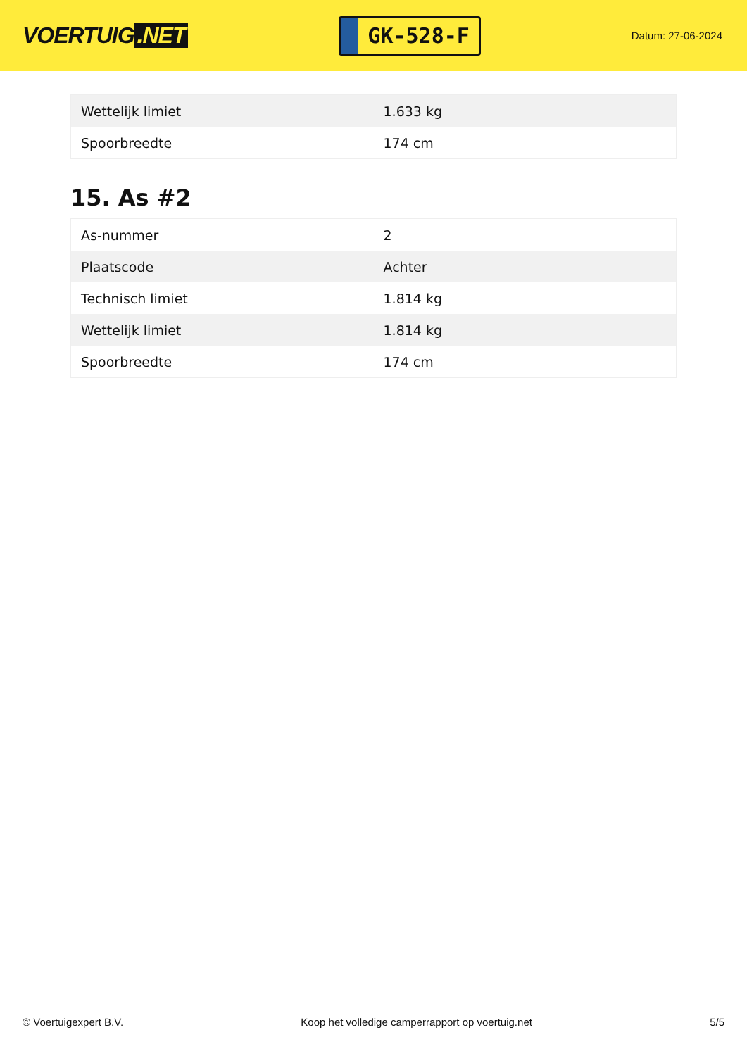VOERTUIG.NET
GK-528-F
Datum: 27-06-2024
| Wettelijk limiet | 1.633 kg |
| Spoorbreedte | 174 cm |
15. As #2
| As-nummer | 2 |
| Plaatscode | Achter |
| Technisch limiet | 1.814 kg |
| Wettelijk limiet | 1.814 kg |
| Spoorbreedte | 174 cm |
© Voertuigexpert B.V. Koop het volledige camperrapport op voertuig.net 5/5